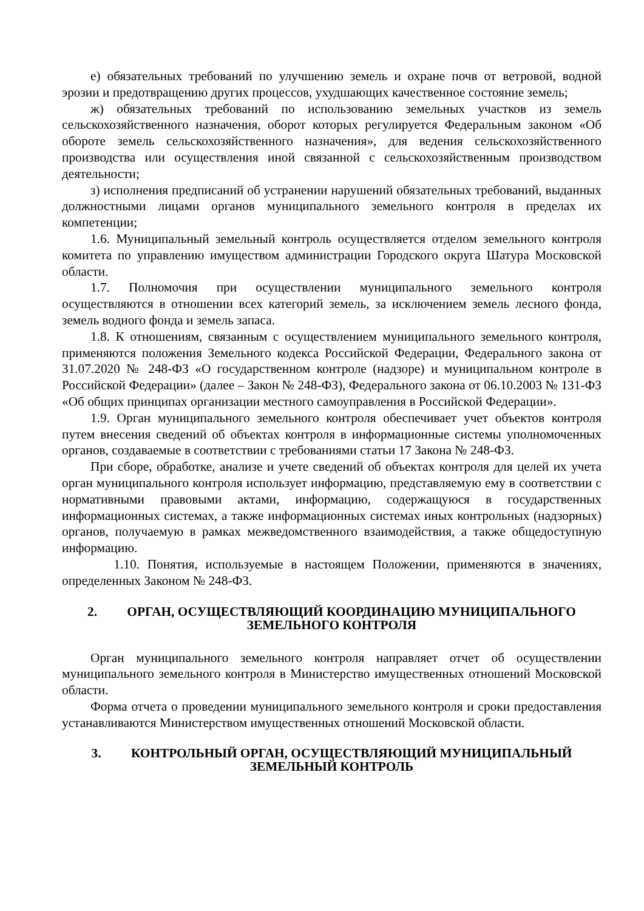е) обязательных требований по улучшению земель и охране почв от ветровой, водной эрозии и предотвращению других процессов, ухудшающих качественное состояние земель;
ж) обязательных требований по использованию земельных участков из земель сельскохозяйственного назначения, оборот которых регулируется Федеральным законом «Об обороте земель сельскохозяйственного назначения», для ведения сельскохозяйственного производства или осуществления иной связанной с сельскохозяйственным производством деятельности;
з) исполнения предписаний об устранении нарушений обязательных требований, выданных должностными лицами органов муниципального земельного контроля в пределах их компетенции;
1.6. Муниципальный земельный контроль осуществляется отделом земельного контроля комитета по управлению имуществом администрации Городского округа Шатура Московской области.
1.7. Полномочия при осуществлении муниципального земельного контроля осуществляются в отношении всех категорий земель, за исключением земель лесного фонда, земель водного фонда и земель запаса.
1.8. К отношениям, связанным с осуществлением муниципального земельного контроля, применяются положения Земельного кодекса Российской Федерации, Федерального закона от 31.07.2020 № 248-ФЗ «О государственном контроле (надзоре) и муниципальном контроле в Российской Федерации» (далее – Закон № 248-ФЗ), Федерального закона от 06.10.2003 № 131-ФЗ «Об общих принципах организации местного самоуправления в Российской Федерации».
1.9. Орган муниципального земельного контроля обеспечивает учет объектов контроля путем внесения сведений об объектах контроля в информационные системы уполномоченных органов, создаваемые в соответствии с требованиями статьи 17 Закона № 248-ФЗ.
При сборе, обработке, анализе и учете сведений об объектах контроля для целей их учета орган муниципального контроля использует информацию, представляемую ему в соответствии с нормативными правовыми актами, информацию, содержащуюся в государственных информационных системах, а также информационных системах иных контрольных (надзорных) органов, получаемую в рамках межведомственного взаимодействия, а также общедоступную информацию.
1.10. Понятия, используемые в настоящем Положении, применяются в значениях, определенных Законом № 248-ФЗ.
2. ОРГАН, ОСУЩЕСТВЛЯЮЩИЙ КООРДИНАЦИЮ МУНИЦИПАЛЬНОГО ЗЕМЕЛЬНОГО КОНТРОЛЯ
Орган муниципального земельного контроля направляет отчет об осуществлении муниципального земельного контроля в Министерство имущественных отношений Московской области.
Форма отчета о проведении муниципального земельного контроля и сроки предоставления устанавливаются Министерством имущественных отношений Московской области.
3. КОНТРОЛЬНЫЙ ОРГАН, ОСУЩЕСТВЛЯЮЩИЙ МУНИЦИПАЛЬНЫЙ ЗЕМЕЛЬНЫЙ КОНТРОЛЬ